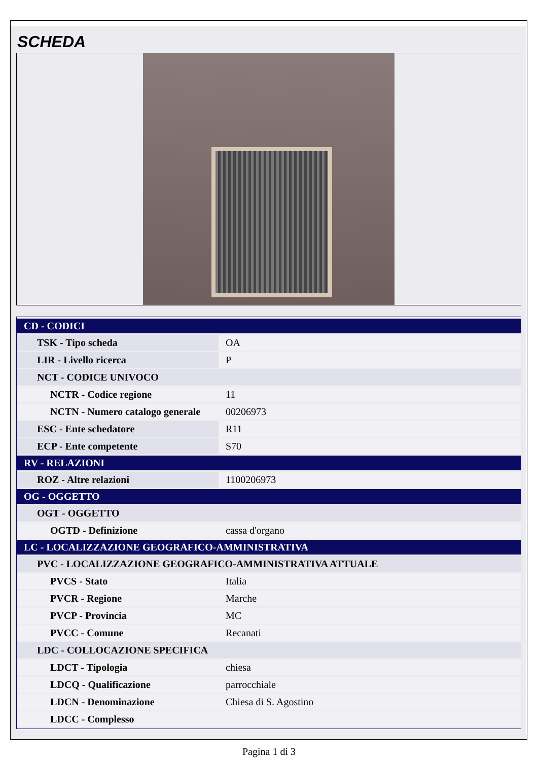SCHEDA
| CD - CODICI | |
| TSK - Tipo scheda | OA |
| LIR - Livello ricerca | P |
| NCT - CODICE UNIVOCO | |
| NCTR - Codice regione | 11 |
| NCTN - Numero catalogo generale | 00206973 |
| ESC - Ente schedatore | R11 |
| ECP - Ente competente | S70 |
| RV - RELAZIONI | |
| ROZ - Altre relazioni | 1100206973 |
| OG - OGGETTO | |
| OGT - OGGETTO | |
| OGTD - Definizione | cassa d'organo |
| LC - LOCALIZZAZIONE GEOGRAFICO-AMMINISTRATIVA | |
| PVC - LOCALIZZAZIONE GEOGRAFICO-AMMINISTRATIVA ATTUALE | |
| PVCS - Stato | Italia |
| PVCR - Regione | Marche |
| PVCP - Provincia | MC |
| PVCC - Comune | Recanati |
| LDC - COLLOCAZIONE SPECIFICA | |
| LDCT - Tipologia | chiesa |
| LDCQ - Qualificazione | parrocchiale |
| LDCN - Denominazione | Chiesa di S. Agostino |
| LDCC - Complesso | |
Pagina 1 di 3